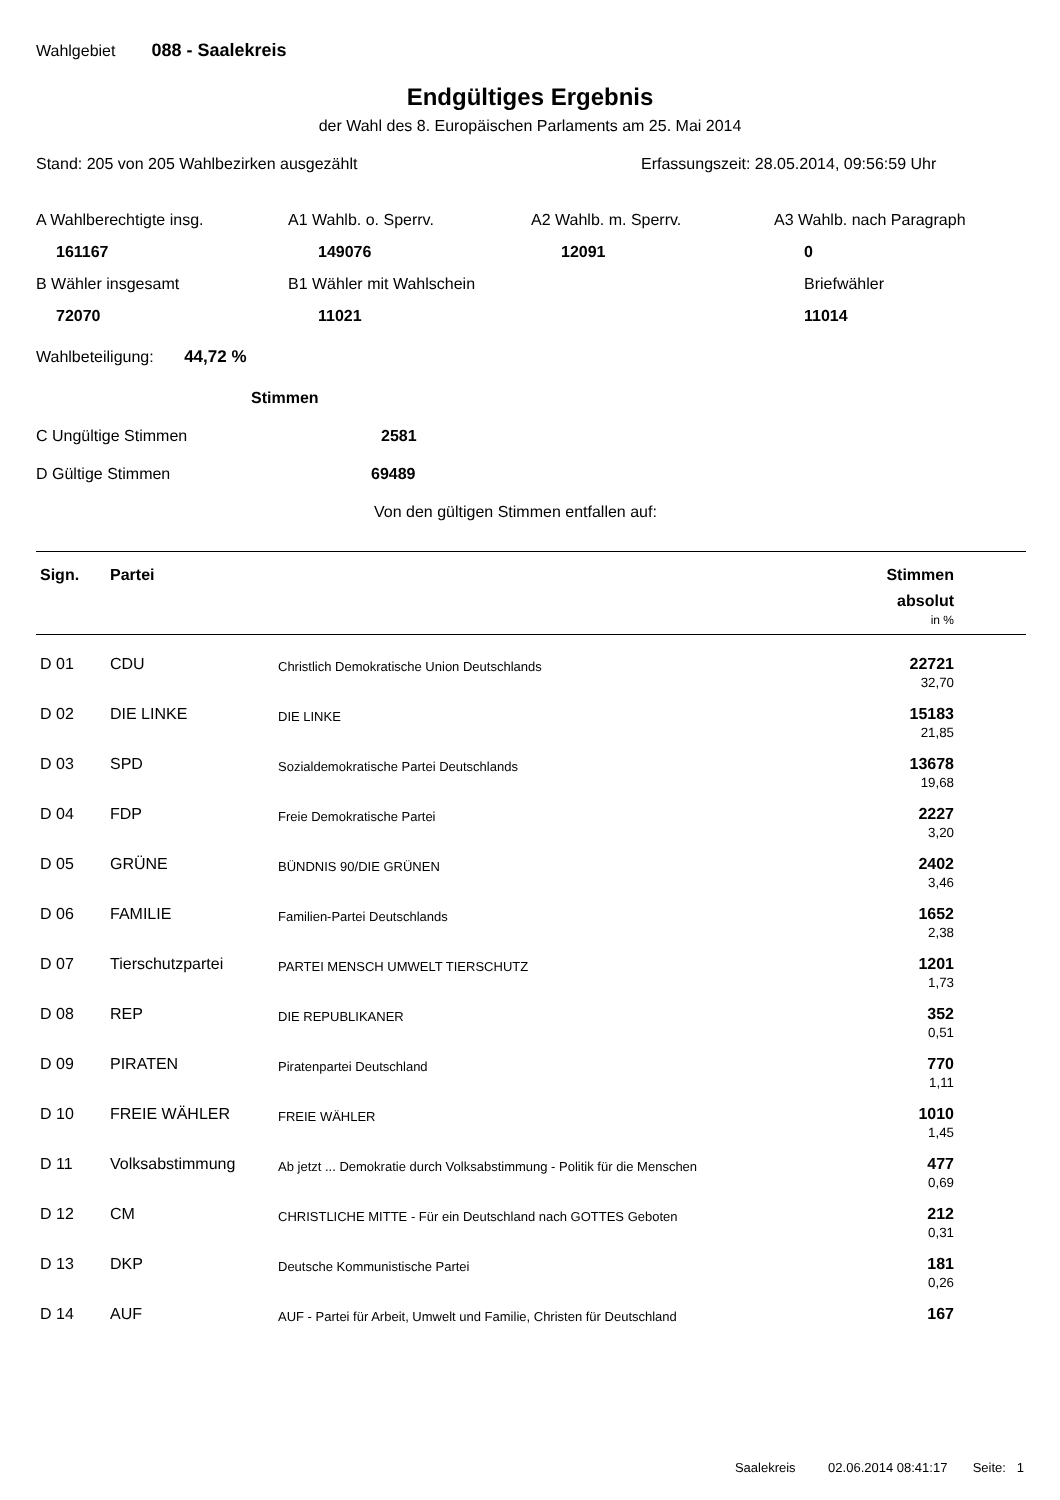Wahlgebiet 088 - Saalekreis
Endgültiges Ergebnis
der Wahl des 8. Europäischen Parlaments am 25. Mai 2014
Stand: 205 von 205 Wahlbezirken ausgezählt Erfassungszeit: 28.05.2014, 09:56:59 Uhr
A Wahlberechtigte insg.
A1 Wahlb. o. Sperrv.
A2 Wahlb. m. Sperrv.
A3 Wahlb. nach Paragraph
161167
149076
12091
0
B Wähler insgesamt
B1 Wähler mit Wahlschein
Briefwähler
72070
11021
11014
Wahlbeteiligung: 44,72 %
Stimmen
C Ungültige Stimmen 2581
D Gültige Stimmen 69489
Von den gültigen Stimmen entfallen auf:
| Sign. | Partei | | Stimmen absolut in % |
| --- | --- | --- | --- |
| D 01 | CDU | Christlich Demokratische Union Deutschlands | 22721 32,70 |
| D 02 | DIE LINKE | DIE LINKE | 15183 21,85 |
| D 03 | SPD | Sozialdemokratische Partei Deutschlands | 13678 19,68 |
| D 04 | FDP | Freie Demokratische Partei | 2227 3,20 |
| D 05 | GRÜNE | BÜNDNIS 90/DIE GRÜNEN | 2402 3,46 |
| D 06 | FAMILIE | Familien-Partei Deutschlands | 1652 2,38 |
| D 07 | Tierschutzpartei | PARTEI MENSCH UMWELT TIERSCHUTZ | 1201 1,73 |
| D 08 | REP | DIE REPUBLIKANER | 352 0,51 |
| D 09 | PIRATEN | Piratenpartei Deutschland | 770 1,11 |
| D 10 | FREIE WÄHLER | FREIE WÄHLER | 1010 1,45 |
| D 11 | Volksabstimmung | Ab jetzt ... Demokratie durch Volksabstimmung - Politik für die Menschen | 477 0,69 |
| D 12 | CM | CHRISTLICHE MITTE - Für ein Deutschland nach GOTTES Geboten | 212 0,31 |
| D 13 | DKP | Deutsche Kommunistische Partei | 181 0,26 |
| D 14 | AUF | AUF - Partei für Arbeit, Umwelt und Familie, Christen für Deutschland | 167 |
Saalekreis 02.06.2014 08:41:17 Seite: 1